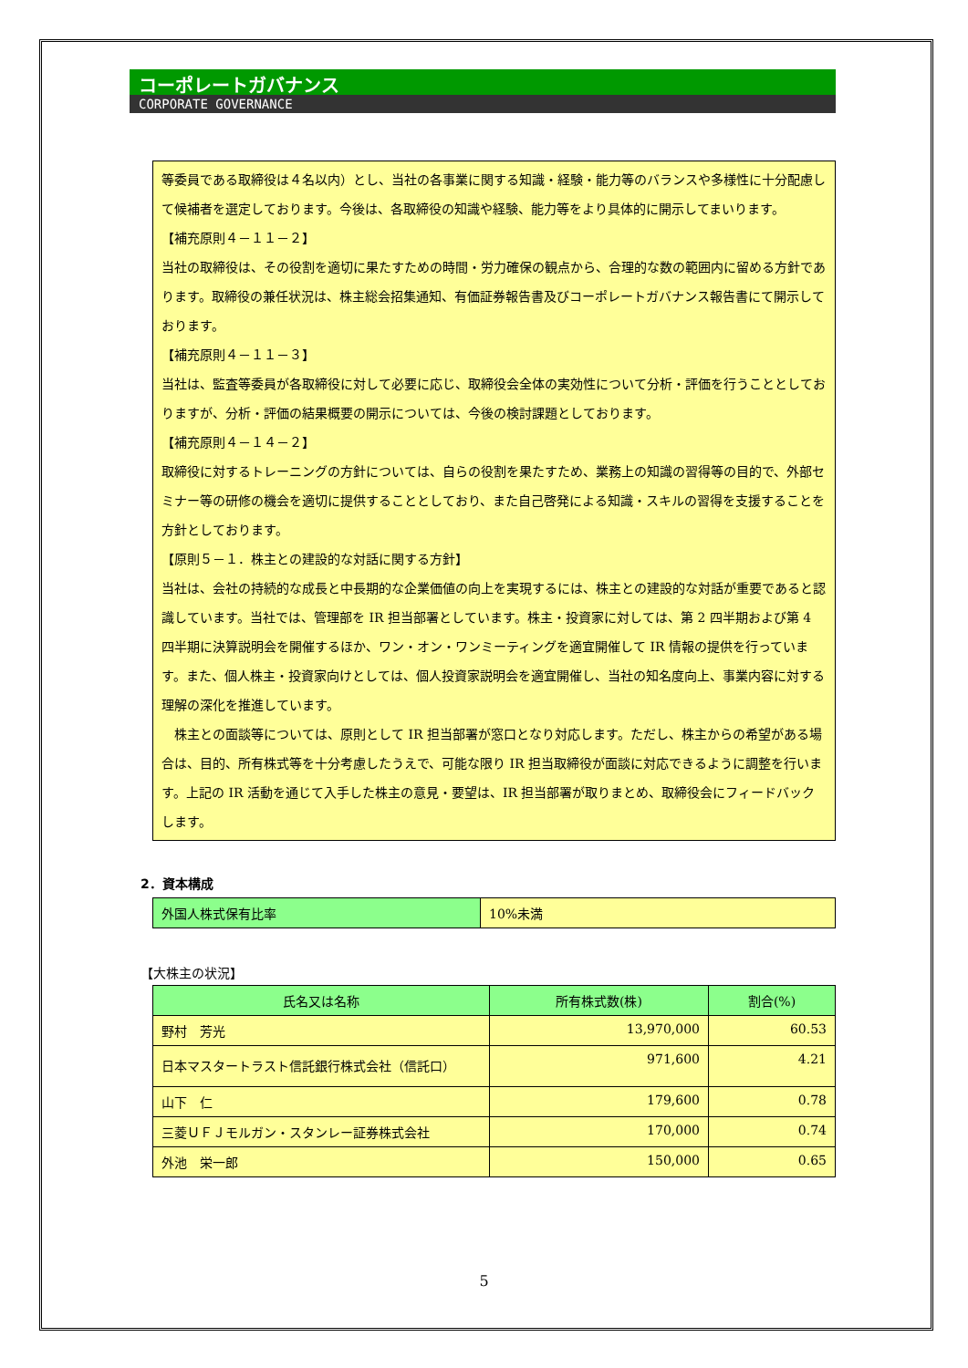コーポレートガバナンス
CORPORATE GOVERNANCE
等委員である取締役は４名以内）とし、当社の各事業に関する知識・経験・能力等のバランスや多様性に十分配慮して候補者を選定しております。今後は、各取締役の知識や経験、能力等をより具体的に開示してまいります。
【補充原則４－１１－２】
当社の取締役は、その役割を適切に果たすための時間・労力確保の観点から、合理的な数の範囲内に留める方針であります。取締役の兼任状況は、株主総会招集通知、有価証券報告書及びコーポレートガバナンス報告書にて開示しております。
【補充原則４－１１－３】
当社は、監査等委員が各取締役に対して必要に応じ、取締役会全体の実効性について分析・評価を行うこととしておりますが、分析・評価の結果概要の開示については、今後の検討課題としております。
【補充原則４－１４－２】
取締役に対するトレーニングの方針については、自らの役割を果たすため、業務上の知識の習得等の目的で、外部セミナー等の研修の機会を適切に提供することとしており、また自己啓発による知識・スキルの習得を支援することを方針としております。
【原則５－１．株主との建設的な対話に関する方針】
当社は、会社の持続的な成長と中長期的な企業価値の向上を実現するには、株主との建設的な対話が重要であると認識しています。当社では、管理部を IR 担当部署としています。株主・投資家に対しては、第 2 四半期および第 4 四半期に決算説明会を開催するほか、ワン・オン・ワンミーティングを適宜開催して IR 情報の提供を行っています。また、個人株主・投資家向けとしては、個人投資家説明会を適宜開催し、当社の知名度向上、事業内容に対する理解の深化を推進しています。
　株主との面談等については、原則として IR 担当部署が窓口となり対応します。ただし、株主からの希望がある場合は、目的、所有株式等を十分考慮したうえで、可能な限り IR 担当取締役が面談に対応できるように調整を行います。上記の IR 活動を通じて入手した株主の意見・要望は、IR 担当部署が取りまとめ、取締役会にフィードバックします。
2．資本構成
| 外国人株式保有比率 | 10%未満 |
【大株主の状況】
| 氏名又は名称 | 所有株式数(株) | 割合(%) |
| --- | --- | --- |
| 野村 芳光 | 13,970,000 | 60.53 |
| 日本マスタートラスト信託銀行株式会社（信託口） | 971,600 | 4.21 |
| 山下 仁 | 179,600 | 0.78 |
| 三菱ＵＦＪモルガン・スタンレー証券株式会社 | 170,000 | 0.74 |
| 外池 栄一郎 | 150,000 | 0.65 |
5